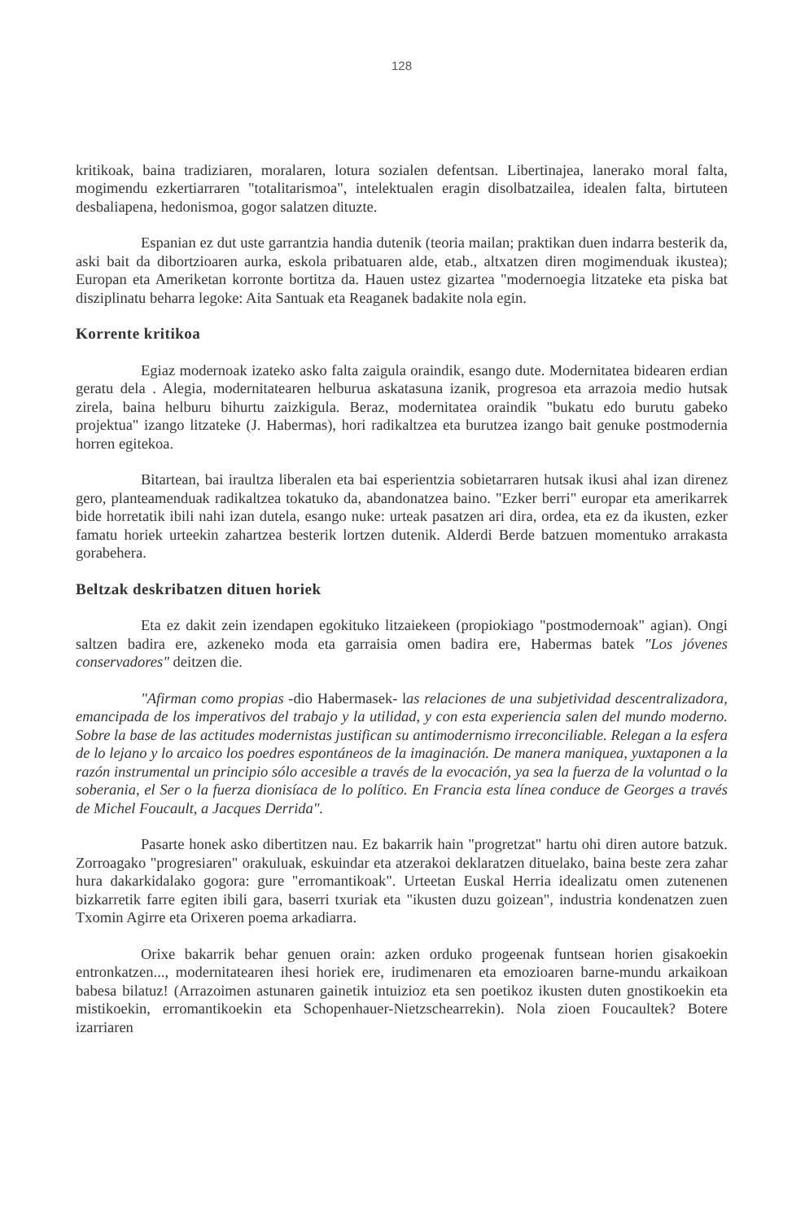128
kritikoak, baina tradiziaren, moralaren, lotura sozialen defentsan. Libertinajea, lanerako moral falta, mogimendu ezkertiarraren "totalitarismoa", intelektualen eragin disolbatzailea, idealen falta, birtuteen desbaliapena, hedonismoa, gogor salatzen dituzte.
Espanian ez dut uste garrantzia handia dutenik (teoria mailan; praktikan duen indarra besterik da, aski bait da dibortzioaren aurka, eskola pribatuaren alde, etab., altxatzen diren mogimenduak ikustea); Europan eta Ameriketan korronte bortitza da. Hauen ustez gizartea "modernoegia litzateke eta piska bat disziplinatu beharra legoke: Aita Santuak eta Reaganek badakite nola egin.
Korrente kritikoa
Egiaz modernoak izateko asko falta zaigula oraindik, esango dute. Modernitatea bidearen erdian geratu dela . Alegia, modernitatearen helburua askatasuna izanik, progresoa eta arrazoia medio hutsak zirela, baina helburu bihurtu zaizkigula. Beraz, modernitatea oraindik "bukatu edo burutu gabeko projektua" izango litzateke (J. Habermas), hori radikaltzea eta burutzea izango bait genuke postmodernia horren egitekoa.
Bitartean, bai iraultza liberalen eta bai esperientzia sobietarraren hutsak ikusi ahal izan direnez gero, planteamenduak radikaltzea tokatuko da, abandonatzea baino. "Ezker berri" europar eta amerikarrek bide horretatik ibili nahi izan dutela, esango nuke: urteak pasatzen ari dira, ordea, eta ez da ikusten, ezker famatu horiek urteekin zahartzea besterik lortzen dutenik. Alderdi Berde batzuen momentuko arrakasta gorabehera.
Beltzak deskribatzen dituen horiek
Eta ez dakit zein izendapen egokituko litzaiekeen (propiokiago "postmodernoak" agian). Ongi saltzen badira ere, azkeneko moda eta garraisia omen badira ere, Habermas batek "Los jóvenes conservadores" deitzen die.
"Afirman como propias -dio Habermasek- las relaciones de una subjetividad descentralizadora, emancipada de los imperativos del trabajo y la utilidad, y con esta experiencia salen del mundo moderno. Sobre la base de las actitudes modernistas justifican su antimodernismo irreconciliable. Relegan a la esfera de lo lejano y lo arcaico los poedres espontáneos de la imaginación. De manera maniquea, yuxtaponen a la razón instrumental un principio sólo accesible a través de la evocación, ya sea la fuerza de la voluntad o la soberania, el Ser o la fuerza dionisíaca de lo político. En Francia esta línea conduce de Georges a través de Michel Foucault, a Jacques Derrida".
Pasarte honek asko dibertitzen nau. Ez bakarrik hain "progretzat" hartu ohi diren autore batzuk. Zorroagako "progresiaren" orakuluak, eskuindar eta atzerakoi deklaratzen dituelako, baina beste zera zahar hura dakarkidalako gogora: gure "erromantikoak". Urteetan Euskal Herria idealizatu omen zutenenen bizkarretik farre egiten ibili gara, baserri txuriak eta "ikusten duzu goizean", industria kondenatzen zuen Txomin Agirre eta Orixeren poema arkadiarra.
Orixe bakarrik behar genuen orain: azken orduko progeenak funtsean horien gisakoekin entronkatzen..., modernitatearen ihesi horiek ere, irudimenaren eta emozioaren barne-mundu arkaikoan babesa bilatuz! (Arrazoimen astunaren gainetik intuizioz eta sen poetikoz ikusten duten gnostikoekin eta mistikoekin, erromantikoekin eta Schopenhauer-Nietzschearrekin). Nola zioen Foucaultek? Botere izarriaren